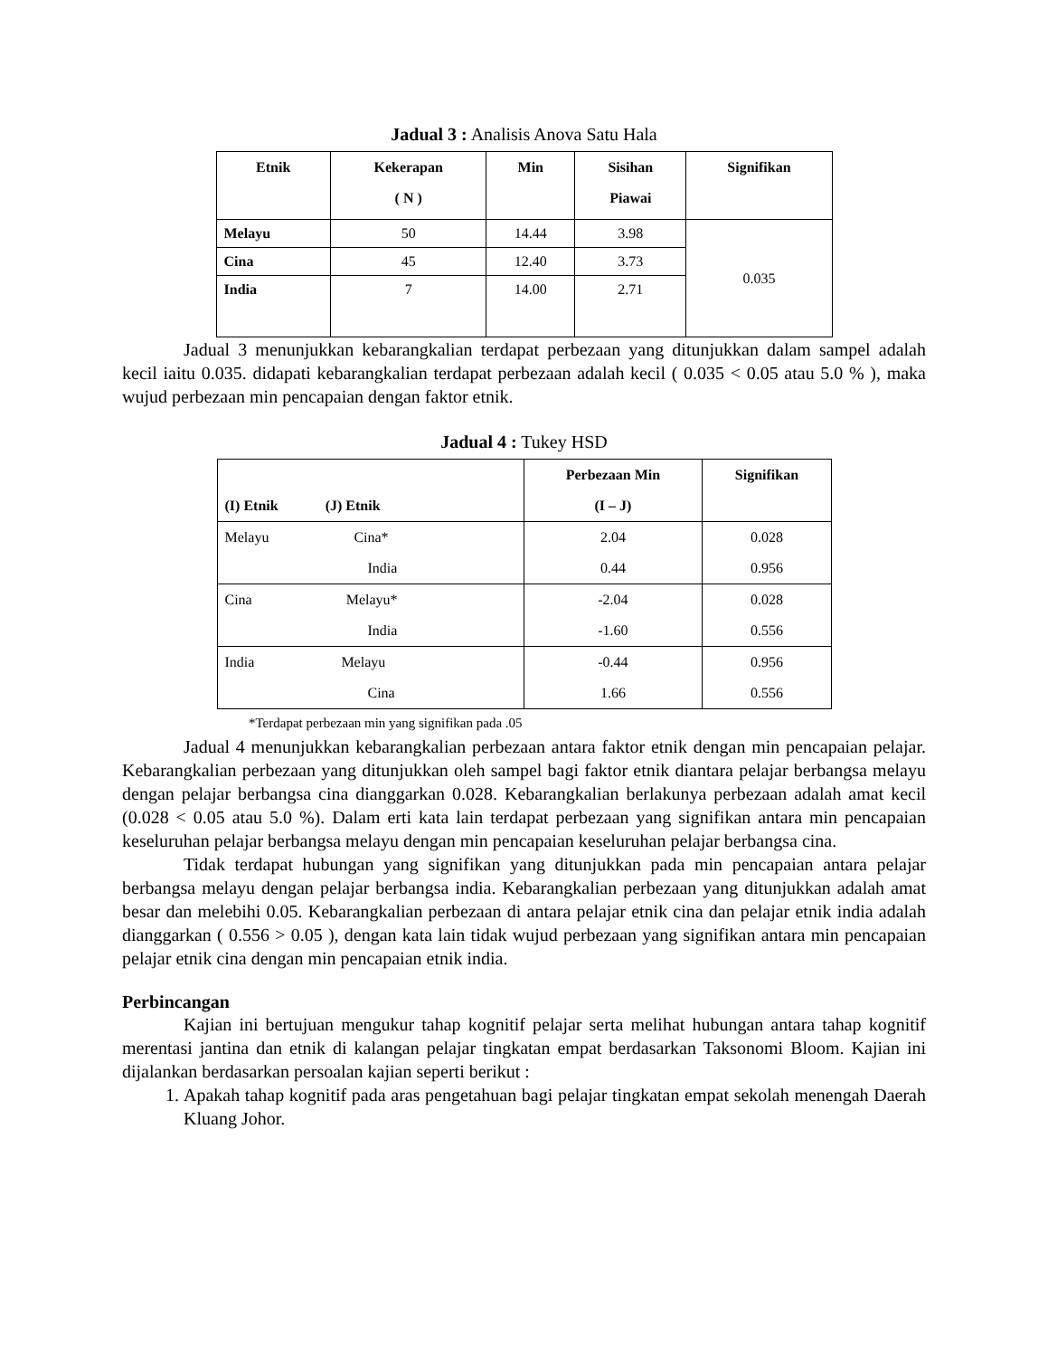Jadual 3 : Analisis Anova Satu Hala
| Etnik | Kekerapan ( N ) | Min | Sisihan Piawai | Signifikan |
| --- | --- | --- | --- | --- |
| Melayu | 50 | 14.44 | 3.98 | 0.035 |
| Cina | 45 | 12.40 | 3.73 | |
| India | 7 | 14.00 | 2.71 | |
Jadual 3 menunjukkan kebarangkalian terdapat perbezaan yang ditunjukkan dalam sampel adalah kecil iaitu 0.035. didapati kebarangkalian terdapat perbezaan adalah kecil ( 0.035 < 0.05 atau 5.0 % ), maka wujud perbezaan min pencapaian dengan faktor etnik.
Jadual 4 : Tukey HSD
| (I) Etnik (J) Etnik | Perbezaan Min (I – J) | Signifikan |
| Melayu Cina* | 2.04 | 0.028 |
| India | 0.44 | 0.956 |
| Cina Melayu* | -2.04 | 0.028 |
| India | -1.60 | 0.556 |
| India Melayu | -0.44 | 0.956 |
| Cina | 1.66 | 0.556 |
*Terdapat perbezaan min yang signifikan pada .05
Jadual 4 menunjukkan kebarangkalian perbezaan antara faktor etnik dengan min pencapaian pelajar. Kebarangkalian perbezaan yang ditunjukkan oleh sampel bagi faktor etnik diantara pelajar berbangsa melayu dengan pelajar berbangsa cina dianggarkan 0.028. Kebarangkalian berlakunya perbezaan adalah amat kecil (0.028 < 0.05 atau 5.0 %). Dalam erti kata lain terdapat perbezaan yang signifikan antara min pencapaian keseluruhan pelajar berbangsa melayu dengan min pencapaian keseluruhan pelajar berbangsa cina.
Tidak terdapat hubungan yang signifikan yang ditunjukkan pada min pencapaian antara pelajar berbangsa melayu dengan pelajar berbangsa india. Kebarangkalian perbezaan yang ditunjukkan adalah amat besar dan melebihi 0.05. Kebarangkalian perbezaan di antara pelajar etnik cina dan pelajar etnik india adalah dianggarkan ( 0.556 > 0.05 ), dengan kata lain tidak wujud perbezaan yang signifikan antara min pencapaian pelajar etnik cina dengan min pencapaian etnik india.
Perbincangan
Kajian ini bertujuan mengukur tahap kognitif pelajar serta melihat hubungan antara tahap kognitif merentasi jantina dan etnik di kalangan pelajar tingkatan empat berdasarkan Taksonomi Bloom. Kajian ini dijalankan berdasarkan persoalan kajian seperti berikut :
1. Apakah tahap kognitif pada aras pengetahuan bagi pelajar tingkatan empat sekolah menengah Daerah Kluang Johor.